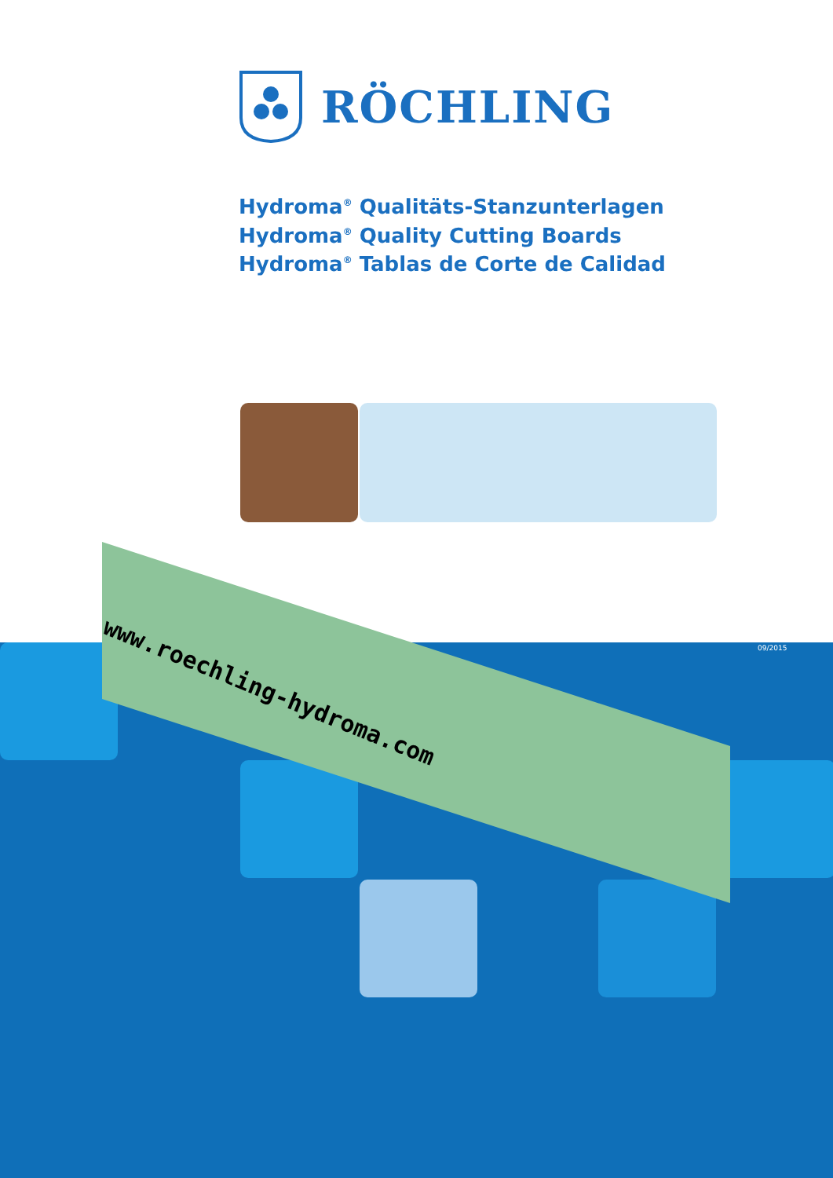www.roechling-hydroma.com
RÖCHLING
Hydroma<sup>®</sup> Qualitäts-Stanzunterlagen
Hydroma<sup>®</sup> Quality Cutting Boards
Hydroma<sup>®</sup> Tablas de Corte de Calidad
09/2015